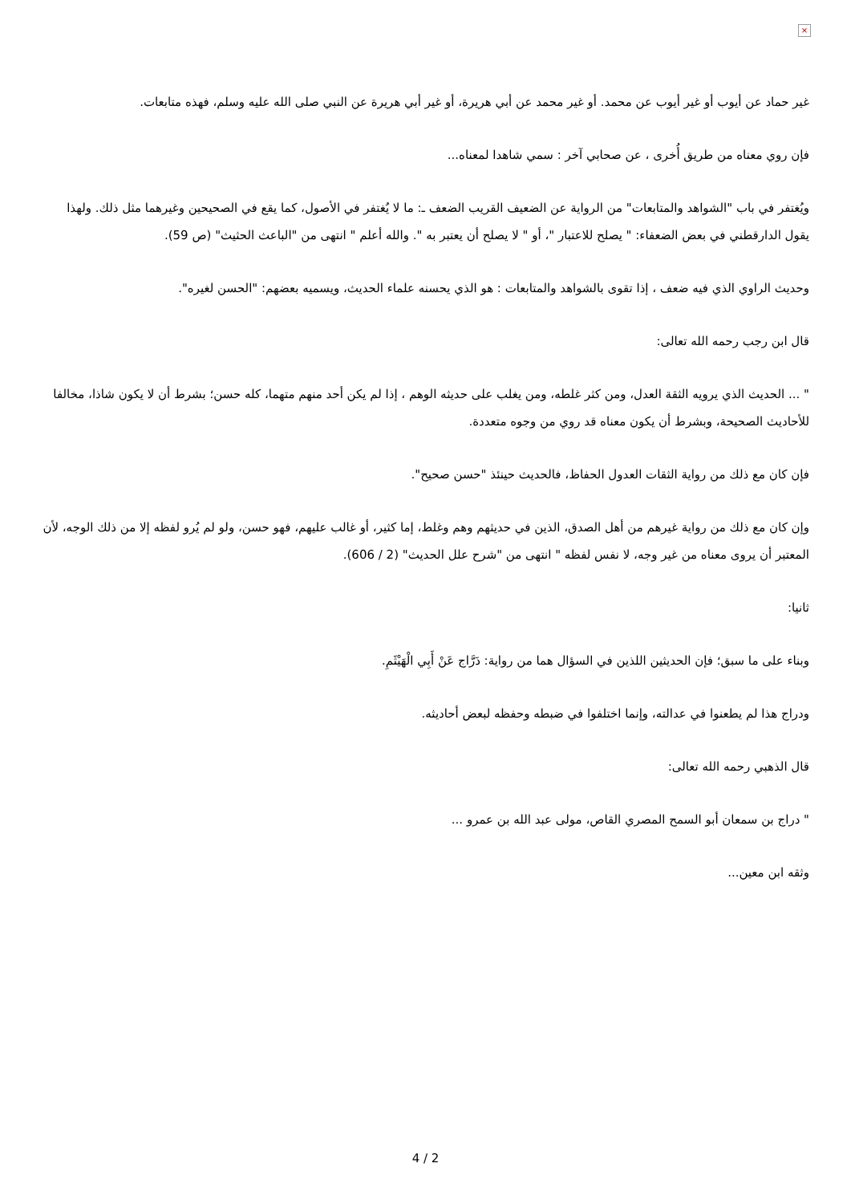×
غير حماد عن أيوب أو غير أيوب عن محمد. أو غير محمد عن أبي هريرة، أو غير أبي هريرة عن النبي صلى الله عليه وسلم، فهذه متابعات.
فإن روي معناه من طريق أُخرى ، عن صحابي آخر : سمي شاهدا لمعناه...
ويُغتفر في باب "الشواهد والمتابعات" من الرواية عن الضعيف القريب الضعف ـ: ما لا يُغتفر في الأصول، كما يقع في الصحيحين وغيرهما مثل ذلك. ولهذا يقول الدارقطني في بعض الضعفاء: " يصلح للاعتبار "، أو " لا يصلح أن يعتبر به ". والله أعلم " انتهى من "الباعث الحثيث" (ص 59).
وحديث الراوي الذي فيه ضعف ، إذا تقوى بالشواهد والمتابعات : هو الذي يحسنه علماء الحديث، ويسميه بعضهم: "الحسن لغيره".
قال ابن رجب رحمه الله تعالى:
" ... الحديث الذي يرويه الثقة العدل، ومن كثر غلطه، ومن يغلب على حديثه الوهم ، إذا لم يكن أحد منهم متهما، كله حسن؛ بشرط أن لا يكون شاذا، مخالفا للأحاديث الصحيحة، وبشرط أن يكون معناه قد روي من وجوه متعددة.
فإن كان مع ذلك من رواية الثقات العدول الحفاظ، فالحديث حينئذ "حسن صحيح".
وإن كان مع ذلك من رواية غيرهم من أهل الصدق، الذين في حديثهم وهم وغلط، إما كثير، أو غالب عليهم، فهو حسن، ولو لم يُرو لفظه إلا من ذلك الوجه، لأن المعتبر أن يروى معناه من غير وجه، لا نفس لفظه " انتهى من "شرح علل الحديث" (2 / 606).
ثانيا:
وبناء على ما سبق؛ فإن الحديثين اللذين في السؤال هما من رواية: دَرَّاج عَنْ أَبِي الْهَيْثَمِ.
ودراج هذا لم يطعنوا في عدالته، وإنما اختلفوا في ضبطه وحفظه لبعض أحاديثه.
قال الذهبي رحمه الله تعالى:
" دراج بن سمعان أبو السمح المصري القاص، مولى عبد الله بن عمرو ...
وثقه ابن معين...
4 / 2